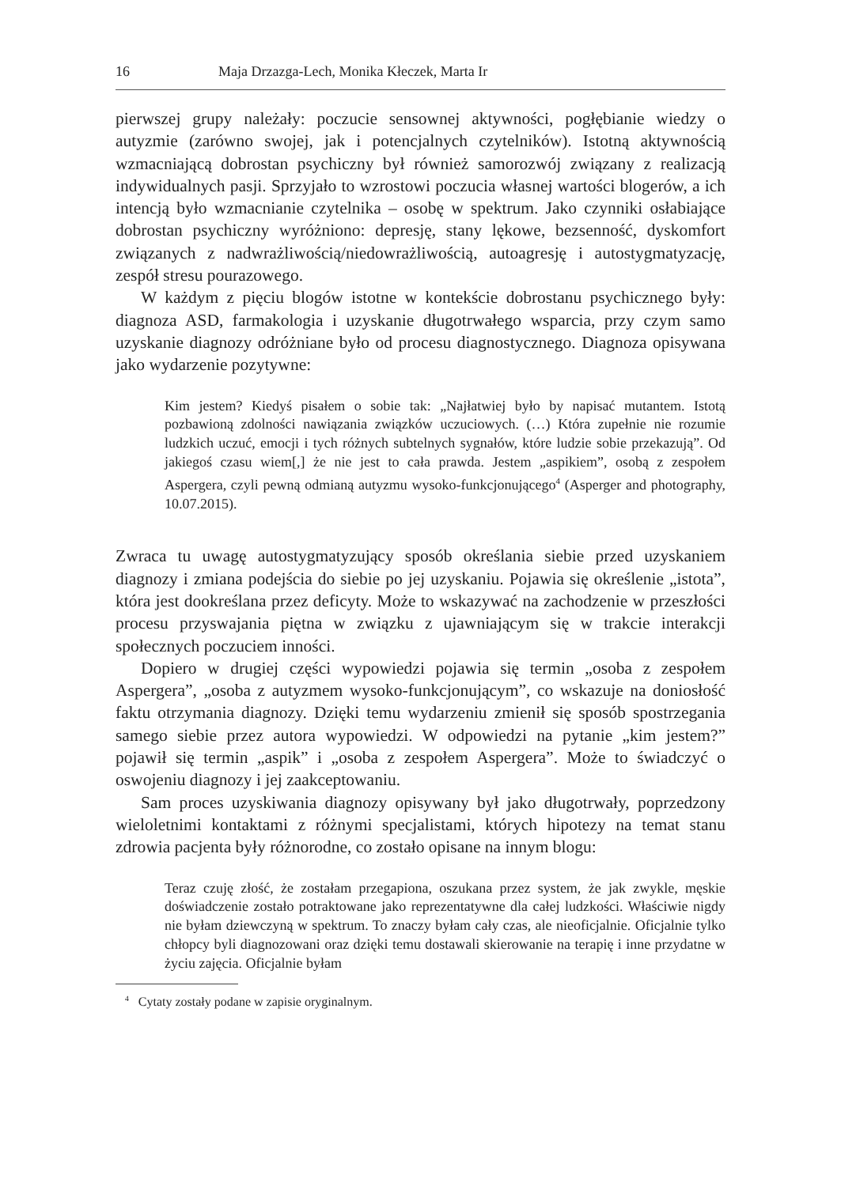16 Maja Drzazga-Lech, Monika Kłeczek, Marta Ir
pierwszej grupy należały: poczucie sensownej aktywności, pogłębianie wiedzy o autyzmie (zarówno swojej, jak i potencjalnych czytelników). Istotną aktywnością wzmacniającą dobrostan psychiczny był również samorozwój związany z realizacją indywidualnych pasji. Sprzyjało to wzrostowi poczucia własnej wartości blogerów, a ich intencją było wzmacnianie czytelnika – osobę w spektrum. Jako czynniki osłabiające dobrostan psychiczny wyróżniono: depresję, stany lękowe, bezsenność, dyskomfort związanych z nadwrażliwością/niedowrażliwością, autoagresję i autostygmatyzację, zespół stresu pourazowego.
W każdym z pięciu blogów istotne w kontekście dobrostanu psychicznego były: diagnoza ASD, farmakologia i uzyskanie długotrwałego wsparcia, przy czym samo uzyskanie diagnozy odróżniane było od procesu diagnostycznego. Diagnoza opisywana jako wydarzenie pozytywne:
Kim jestem? Kiedyś pisałem o sobie tak: „Najłatwiej było by napisać mutantem. Istotą pozbawioną zdolności nawiązania związków uczuciowych. (…) Która zupełnie nie rozumie ludzkich uczuć, emocji i tych różnych subtelnych sygnałów, które ludzie sobie przekazują”. Od jakiegoś czasu wiem[,] że nie jest to cała prawda. Jestem „aspikiem”, osobą z zespołem Aspergera, czyli pewną odmianą autyzmu wysoko-funkcjonującego<sup>4</sup> (Asperger and photography, 10.07.2015).
Zwraca tu uwagę autostygmatyzujący sposób określania siebie przed uzyskaniem diagnozy i zmiana podejścia do siebie po jej uzyskaniu. Pojawia się określenie „istota”, która jest dookreślana przez deficyty. Może to wskazywać na zachodzenie w przeszłości procesu przyswajania piętna w związku z ujawniającym się w trakcie interakcji społecznych poczuciem inności.
Dopiero w drugiej części wypowiedzi pojawia się termin „osoba z zespołem Aspergera”, „osoba z autyzmem wysoko-funkcjonującym”, co wskazuje na doniosłość faktu otrzymania diagnozy. Dzięki temu wydarzeniu zmienił się sposób spostrzegania samego siebie przez autora wypowiedzi. W odpowiedzi na pytanie „kim jestem?” pojawił się termin „aspik” i „osoba z zespołem Aspergera”. Może to świadczyć o oswojeniu diagnozy i jej zaakceptowaniu.
Sam proces uzyskiwania diagnozy opisywany był jako długotrwały, poprzedzony wieloletnimi kontaktami z różnymi specjalistami, których hipotezy na temat stanu zdrowia pacjenta były różnorodne, co zostało opisane na innym blogu:
Teraz czuję złość, że zostałam przegapiona, oszukana przez system, że jak zwykle, męskie doświadczenie zostało potraktowane jako reprezentatywne dla całej ludzkości. Właściwie nigdy nie byłam dziewczyną w spektrum. To znaczy byłam cały czas, ale nieoficjalnie. Oficjalnie tylko chłopcy byli diagnozowani oraz dzięki temu dostawali skierowanie na terapię i inne przydatne w życiu zajęcia. Oficjalnie byłam
<sup>4</sup> Cytaty zostały podane w zapisie oryginalnym.